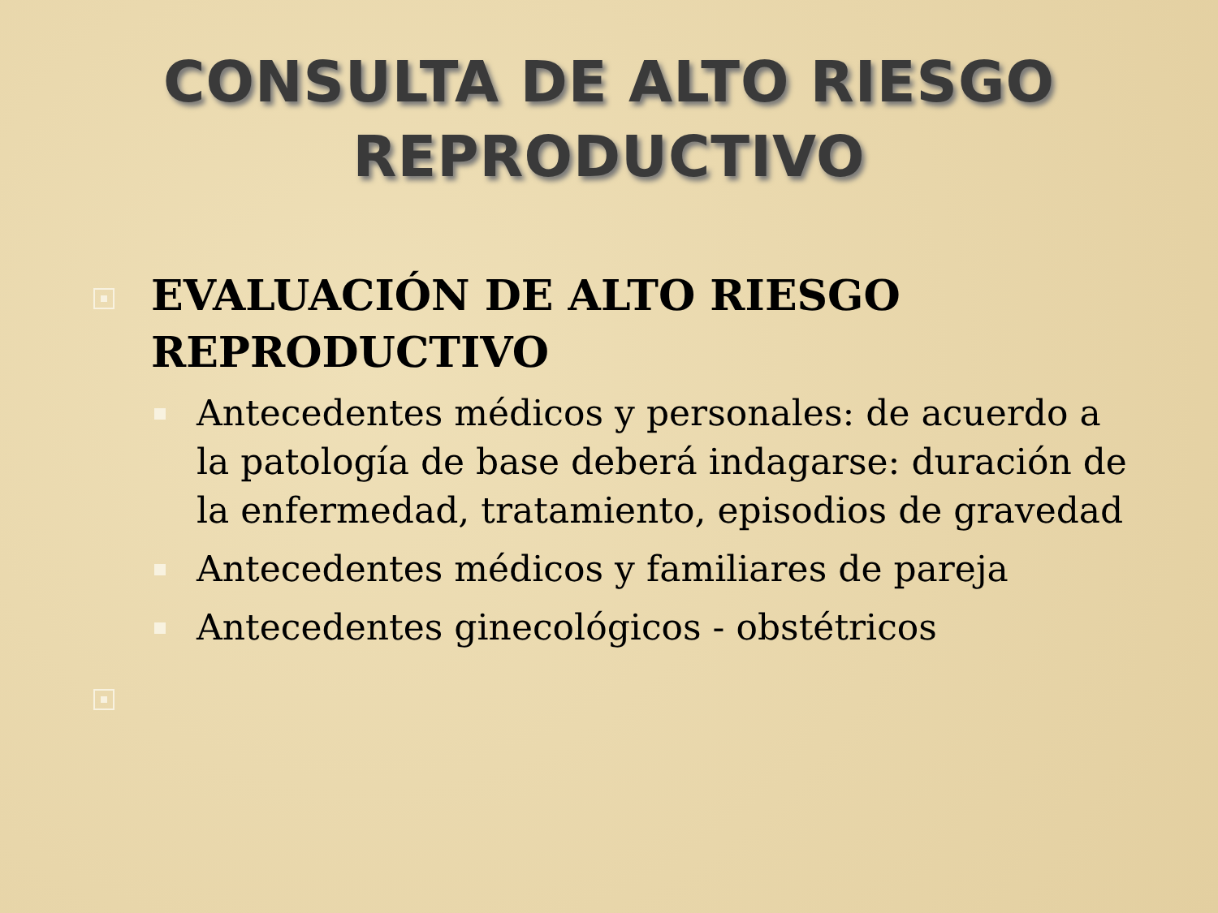CONSULTA DE ALTO RIESGO
REPRODUCTIVO
EVALUACIÓN DE ALTO RIESGO
REPRODUCTIVO
Antecedentes médicos y personales: de acuerdo a la patología de base deberá indagarse: duración de la enfermedad, tratamiento, episodios de gravedad
Antecedentes médicos y familiares de pareja
Antecedentes ginecológicos - obstétricos